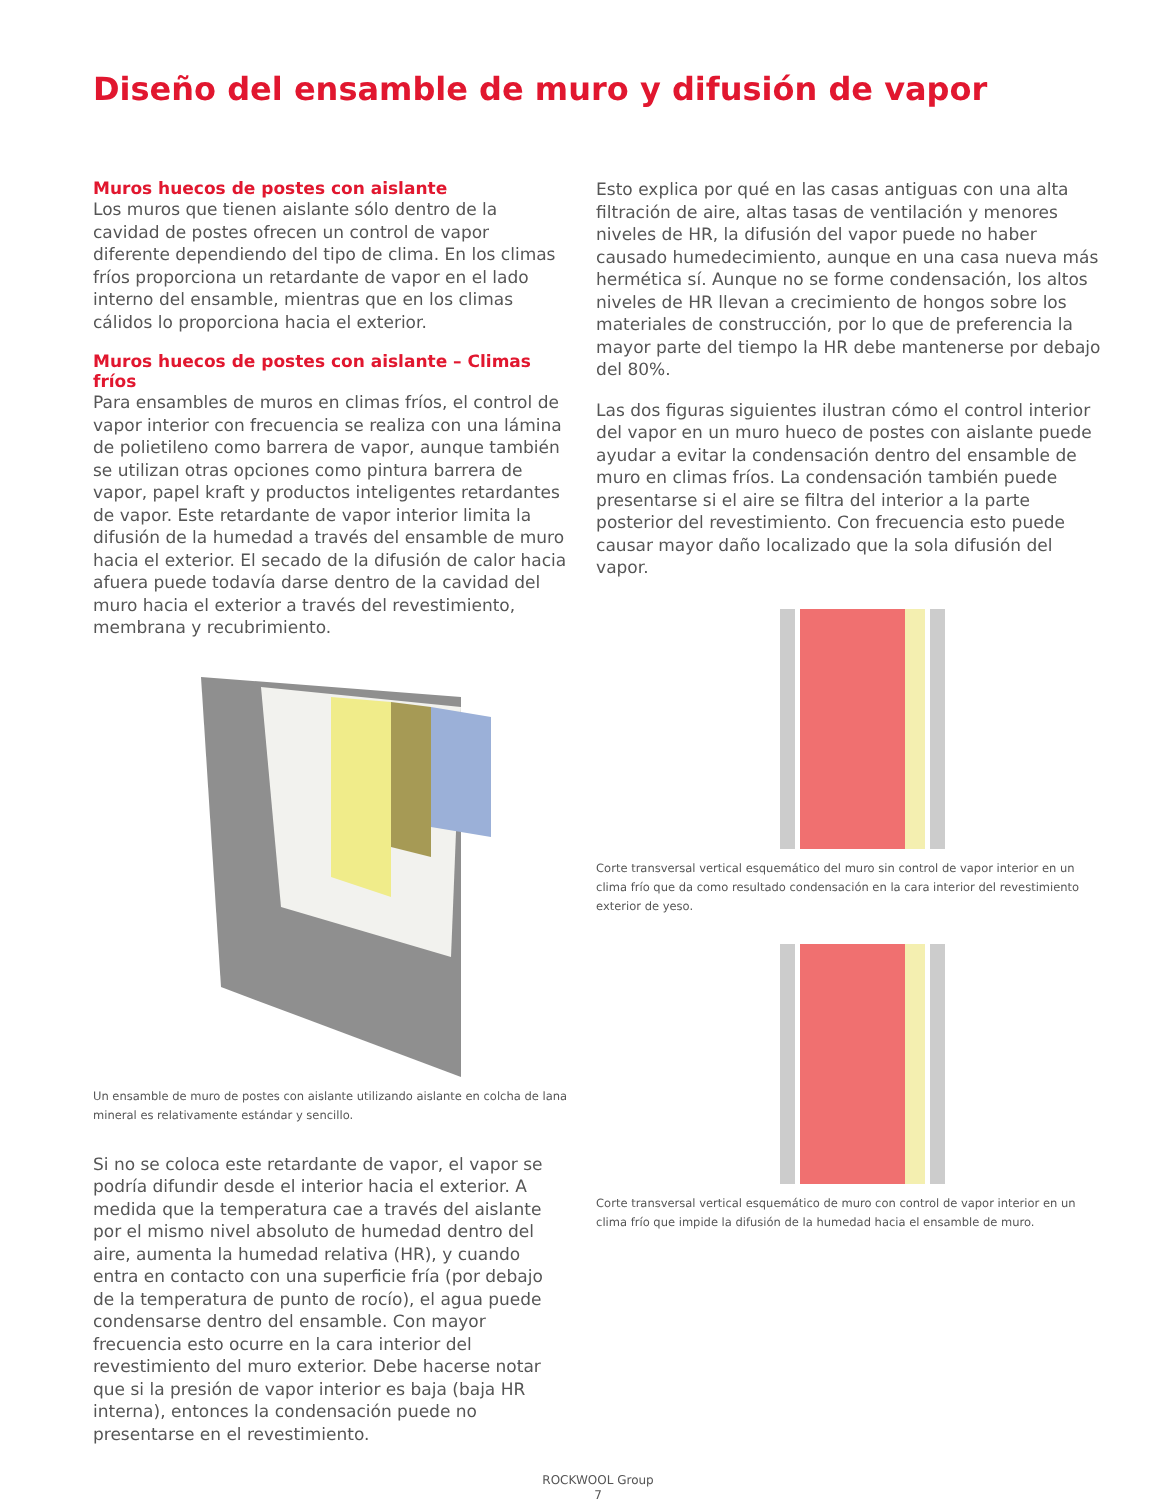Diseño del ensamble de muro y difusión de vapor
Muros huecos de postes con aislante
Los muros que tienen aislante sólo dentro de la cavidad de postes ofrecen un control de vapor diferente dependiendo del tipo de clima. En los climas fríos proporciona un retardante de vapor en el lado interno del ensamble, mientras que en los climas cálidos lo proporciona hacia el exterior.
Muros huecos de postes con aislante – Climas fríos
Para ensambles de muros en climas fríos, el control de vapor interior con frecuencia se realiza con una lámina de polietileno como barrera de vapor, aunque también se utilizan otras opciones como pintura barrera de vapor, papel kraft y productos inteligentes retardantes de vapor. Este retardante de vapor interior limita la difusión de la humedad a través del ensamble de muro hacia el exterior. El secado de la difusión de calor hacia afuera puede todavía darse dentro de la cavidad del muro hacia el exterior a través del revestimiento, membrana y recubrimiento.
Un ensamble de muro de postes con aislante utilizando aislante en colcha de lana mineral es relativamente estándar y sencillo.
Si no se coloca este retardante de vapor, el vapor se podría difundir desde el interior hacia el exterior. A medida que la temperatura cae a través del aislante por el mismo nivel absoluto de humedad dentro del aire, aumenta la humedad relativa (HR), y cuando entra en contacto con una superficie fría (por debajo de la temperatura de punto de rocío), el agua puede condensarse dentro del ensamble. Con mayor frecuencia esto ocurre en la cara interior del revestimiento del muro exterior. Debe hacerse notar que si la presión de vapor interior es baja (baja HR interna), entonces la condensación puede no presentarse en el revestimiento.
Esto explica por qué en las casas antiguas con una alta filtración de aire, altas tasas de ventilación y menores niveles de HR, la difusión del vapor puede no haber causado humedecimiento, aunque en una casa nueva más hermética sí. Aunque no se forme condensación, los altos niveles de HR llevan a crecimiento de hongos sobre los materiales de construcción, por lo que de preferencia la mayor parte del tiempo la HR debe mantenerse por debajo del 80%.
Las dos figuras siguientes ilustran cómo el control interior del vapor en un muro hueco de postes con aislante puede ayudar a evitar la condensación dentro del ensamble de muro en climas fríos. La condensación también puede presentarse si el aire se filtra del interior a la parte posterior del revestimiento. Con frecuencia esto puede causar mayor daño localizado que la sola difusión del vapor.
Corte transversal vertical esquemático del muro sin control de vapor interior en un clima frío que da como resultado condensación en la cara interior del revestimiento exterior de yeso.
Corte transversal vertical esquemático de muro con control de vapor interior en un clima frío que impide la difusión de la humedad hacia el ensamble de muro.
ROCKWOOL Group
7